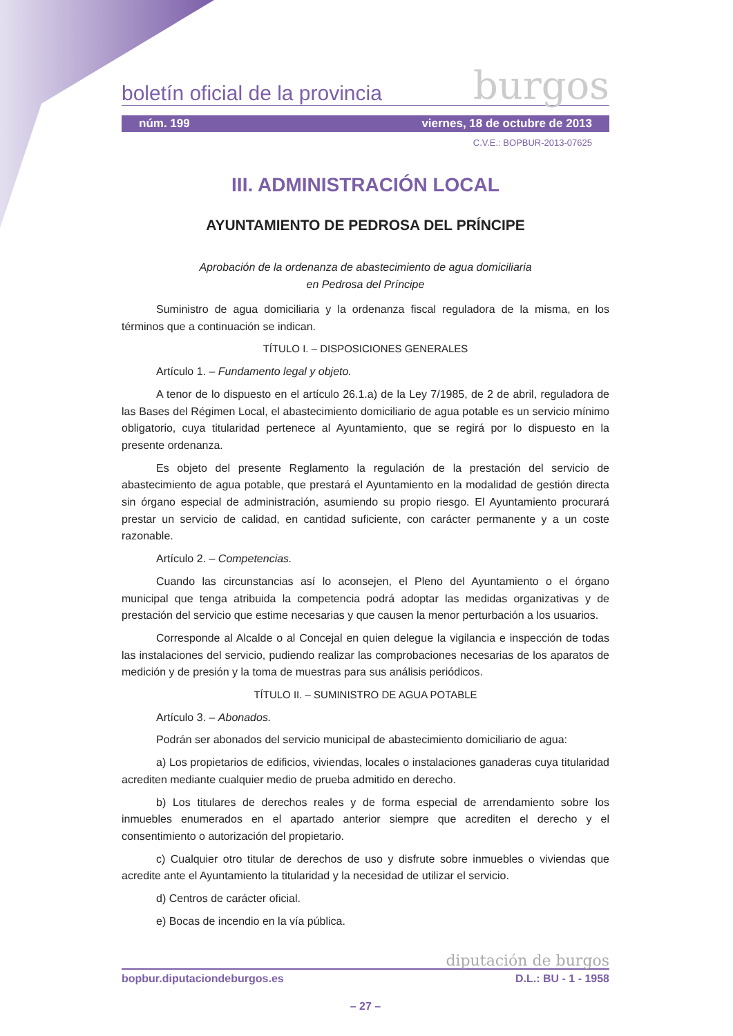boletín oficial de la provincia burgos
núm. 199 viernes, 18 de octubre de 2013
C.V.E.: BOPBUR-2013-07625
III. ADMINISTRACIÓN LOCAL
AYUNTAMIENTO DE PEDROSA DEL PRÍNCIPE
Aprobación de la ordenanza de abastecimiento de agua domiciliaria
en Pedrosa del Príncipe
Suministro de agua domiciliaria y la ordenanza fiscal reguladora de la misma, en los términos que a continuación se indican.
TÍTULO I. – DISPOSICIONES GENERALES
Artículo 1. – Fundamento legal y objeto.
A tenor de lo dispuesto en el artículo 26.1.a) de la Ley 7/1985, de 2 de abril, reguladora de las Bases del Régimen Local, el abastecimiento domiciliario de agua potable es un servicio mínimo obligatorio, cuya titularidad pertenece al Ayuntamiento, que se regirá por lo dispuesto en la presente ordenanza.
Es objeto del presente Reglamento la regulación de la prestación del servicio de abastecimiento de agua potable, que prestará el Ayuntamiento en la modalidad de gestión directa sin órgano especial de administración, asumiendo su propio riesgo. El Ayuntamiento procurará prestar un servicio de calidad, en cantidad suficiente, con carácter permanente y a un coste razonable.
Artículo 2. – Competencias.
Cuando las circunstancias así lo aconsejen, el Pleno del Ayuntamiento o el órgano municipal que tenga atribuida la competencia podrá adoptar las medidas organizativas y de prestación del servicio que estime necesarias y que causen la menor perturbación a los usuarios.
Corresponde al Alcalde o al Concejal en quien delegue la vigilancia e inspección de todas las instalaciones del servicio, pudiendo realizar las comprobaciones necesarias de los aparatos de medición y de presión y la toma de muestras para sus análisis periódicos.
TÍTULO II. – SUMINISTRO DE AGUA POTABLE
Artículo 3. – Abonados.
Podrán ser abonados del servicio municipal de abastecimiento domiciliario de agua:
a) Los propietarios de edificios, viviendas, locales o instalaciones ganaderas cuya titularidad acrediten mediante cualquier medio de prueba admitido en derecho.
b) Los titulares de derechos reales y de forma especial de arrendamiento sobre los inmuebles enumerados en el apartado anterior siempre que acrediten el derecho y el consentimiento o autorización del propietario.
c) Cualquier otro titular de derechos de uso y disfrute sobre inmuebles o viviendas que acredite ante el Ayuntamiento la titularidad y la necesidad de utilizar el servicio.
d) Centros de carácter oficial.
e) Bocas de incendio en la vía pública.
diputación de burgos
bopbur.diputaciondeburgos.es D.L.: BU - 1 - 1958
– 27 –